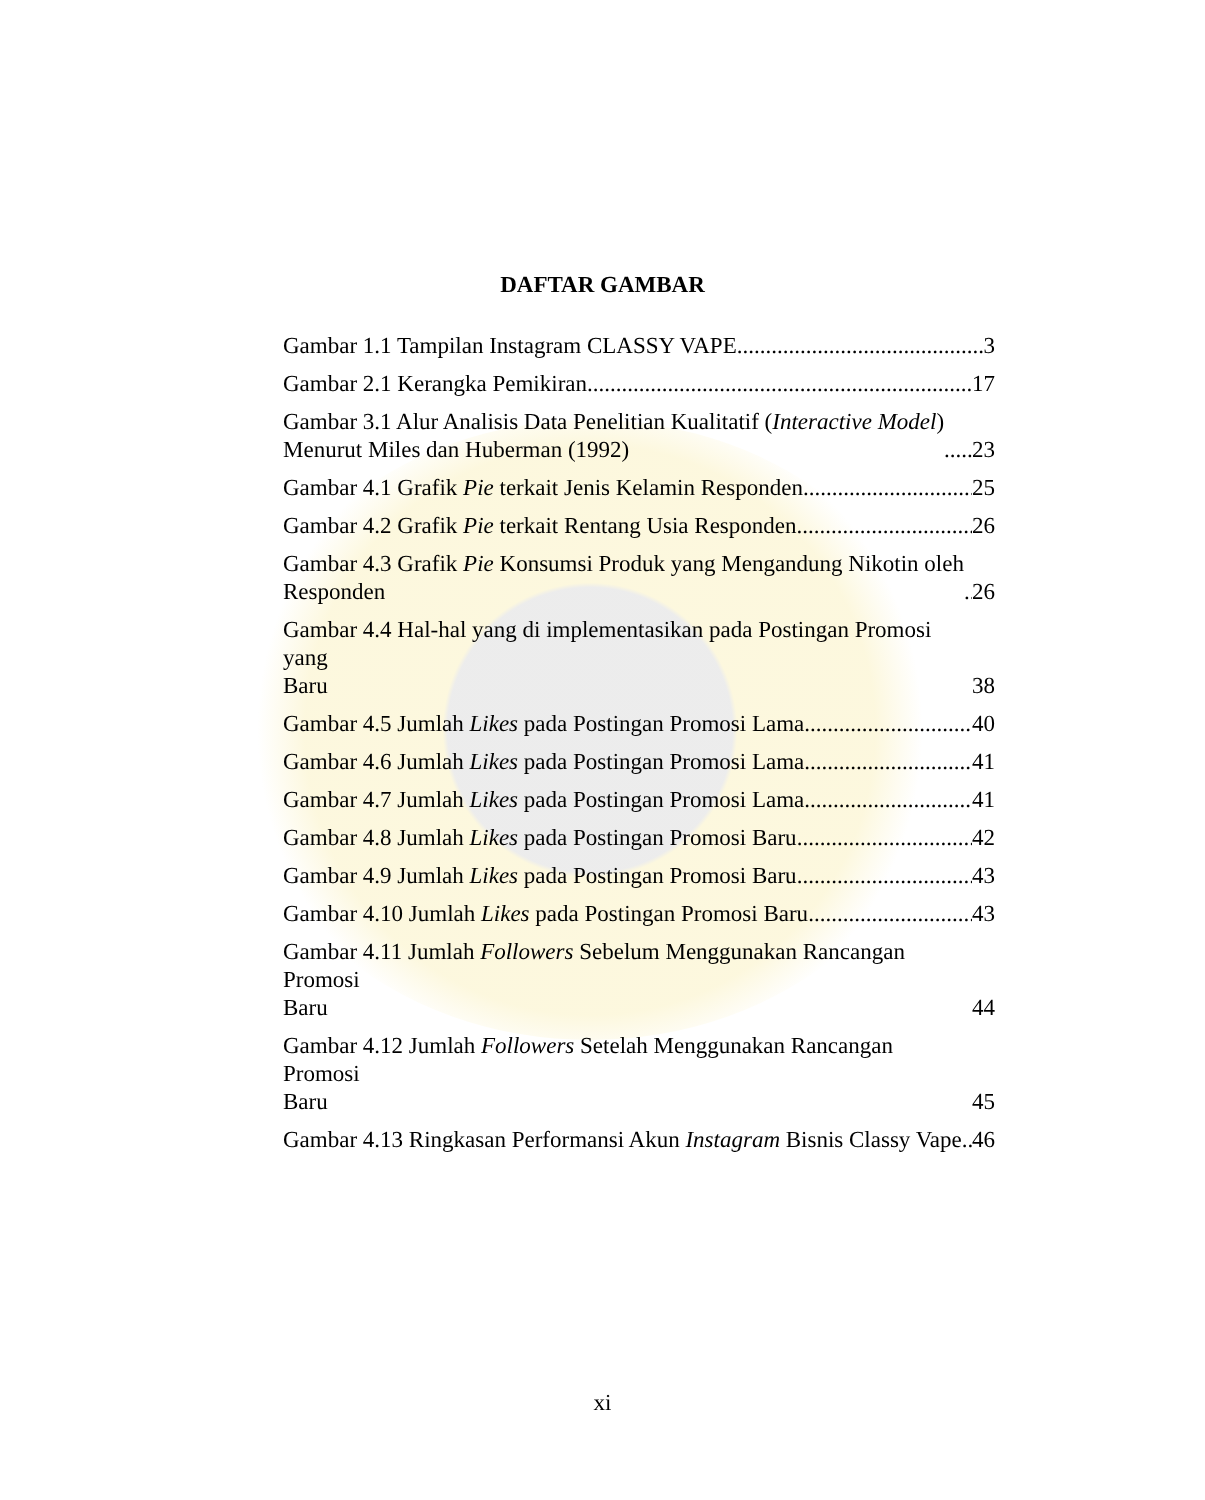DAFTAR GAMBAR
Gambar 1.1 Tampilan Instagram CLASSY VAPE 3
Gambar 2.1 Kerangka Pemikiran 17
Gambar 3.1 Alur Analisis Data Penelitian Kualitatif (Interactive Model)
Menurut Miles dan Huberman (1992) 23
Gambar 4.1 Grafik Pie terkait Jenis Kelamin Responden 25
Gambar 4.2 Grafik Pie terkait Rentang Usia Responden 26
Gambar 4.3 Grafik Pie Konsumsi Produk yang Mengandung Nikotin oleh
Responden 26
Gambar 4.4 Hal-hal yang di implementasikan pada Postingan Promosi yang
Baru 38
Gambar 4.5 Jumlah Likes pada Postingan Promosi Lama 40
Gambar 4.6 Jumlah Likes pada Postingan Promosi Lama 41
Gambar 4.7 Jumlah Likes pada Postingan Promosi Lama 41
Gambar 4.8 Jumlah Likes pada Postingan Promosi Baru 42
Gambar 4.9 Jumlah Likes pada Postingan Promosi Baru 43
Gambar 4.10 Jumlah Likes pada Postingan Promosi Baru 43
Gambar 4.11 Jumlah Followers Sebelum Menggunakan Rancangan Promosi
Baru 44
Gambar 4.12 Jumlah Followers Setelah Menggunakan Rancangan Promosi
Baru 45
Gambar 4.13 Ringkasan Performansi Akun Instagram Bisnis Classy Vape 46
xi